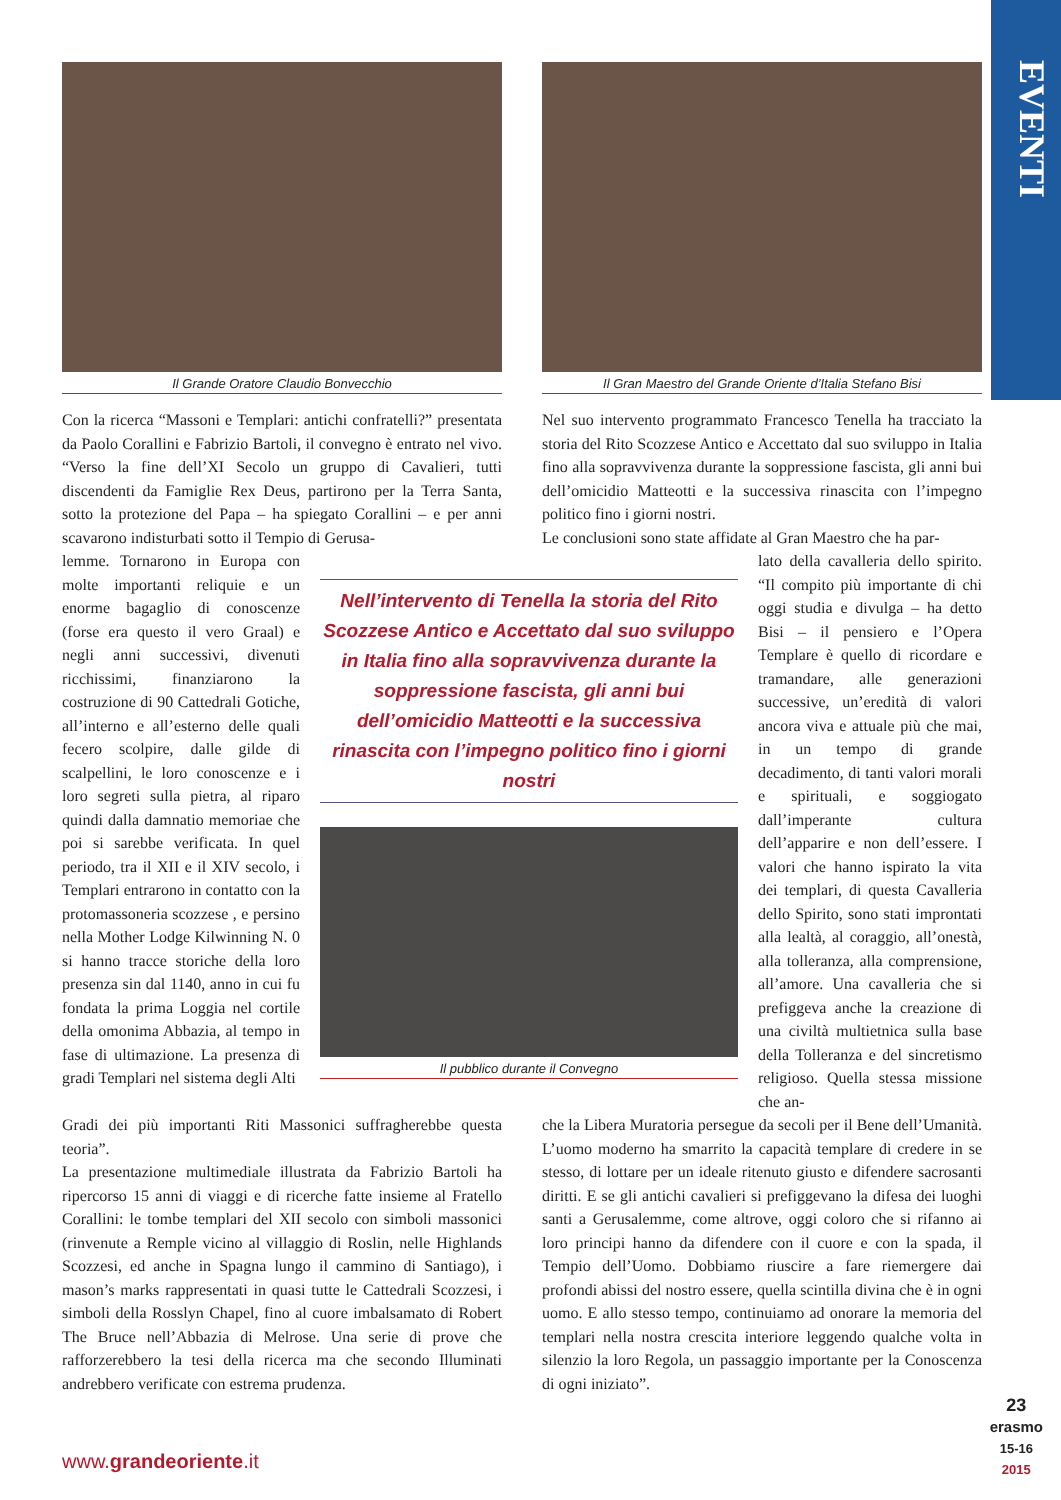EVENTI
Il Grande Oratore Claudio Bonvecchio Il Gran Maestro del Grande Oriente d’Italia Stefano Bisi
Con la ricerca “Massoni e Templari: antichi confratelli?” presentata da Paolo Corallini e Fabrizio Bartoli, il convegno è entrato nel vivo. “Verso la fine dell’XI Secolo un gruppo di Cavalieri, tutti discendenti da Famiglie Rex Deus, partirono per la Terra Santa, sotto la protezione del Papa – ha spiegato Corallini – e per anni scavarono indisturbati sotto il Tempio di Gerusa-
Nel suo intervento programmato Francesco Tenella ha tracciato la storia del Rito Scozzese Antico e Accettato dal suo sviluppo in Italia fino alla sopravvivenza durante la soppressione fascista, gli anni bui dell’omicidio Matteotti e la successiva rinascita con l’impegno politico fino i giorni nostri.
Le conclusioni sono state affidate al Gran Maestro che ha par-
lemme. Tornarono in Europa con molte importanti reliquie e un enorme bagaglio di conoscenze (forse era questo il vero Graal) e negli anni successivi, divenuti ricchissimi, finanziarono la costruzione di 90 Cattedrali Gotiche, all’interno e all’esterno delle quali fecero scolpire, dalle gilde di scalpellini, le loro conoscenze e i loro segreti sulla pietra, al riparo quindi dalla damnatio memoriae che poi si sarebbe verificata. In quel periodo, tra il XII e il XIV secolo, i Templari entrarono in contatto con la protomassoneria scozzese , e persino nella Mother Lodge Kilwinning N. 0 si hanno tracce storiche della loro presenza sin dal 1140, anno in cui fu fondata la prima Loggia nel cortile della omonima Abbazia, al tempo in fase di ultimazione. La presenza di gradi Templari nel sistema degli Alti
Nell’intervento di Tenella la storia del Rito Scozzese Antico e Accettato dal suo sviluppo in Italia fino alla sopravvivenza durante la soppressione fascista, gli anni bui dell’omicidio Matteotti e la successiva rinascita con l’impegno politico fino i giorni nostri
Il pubblico durante il Convegno
lato della cavalleria dello spirito. “Il compito più importante di chi oggi studia e divulga – ha detto Bisi – il pensiero e l’Opera Templare è quello di ricordare e tramandare, alle generazioni successive, un’eredità di valori ancora viva e attuale più che mai, in un tempo di grande decadimento, di tanti valori morali e spirituali, e soggiogato dall’imperante cultura dell’apparire e non dell’essere. I valori che hanno ispirato la vita dei templari, di questa Cavalleria dello Spirito, sono stati improntati alla lealtà, al coraggio, all’onestà, alla tolleranza, alla comprensione, all’amore. Una cavalleria che si prefiggeva anche la creazione di una civiltà multietnica sulla base della Tolleranza e del sincretismo religioso. Quella stessa missione che an-
Gradi dei più importanti Riti Massonici suffragherebbe questa teoria”.
La presentazione multimediale illustrata da Fabrizio Bartoli ha ripercorso 15 anni di viaggi e di ricerche fatte insieme al Fratello Corallini: le tombe templari del XII secolo con simboli massonici (rinvenute a Remple vicino al villaggio di Roslin, nelle Highlands Scozzesi, ed anche in Spagna lungo il cammino di Santiago), i mason’s marks rappresentati in quasi tutte le Cattedrali Scozzesi, i simboli della Rosslyn Chapel, fino al cuore imbalsamato di Robert The Bruce nell’Abbazia di Melrose. Una serie di prove che rafforzerebbero la tesi della ricerca ma che secondo Illuminati andrebbero verificate con estrema prudenza.
che la Libera Muratoria persegue da secoli per il Bene dell’Umanità. L’uomo moderno ha smarrito la capacità templare di credere in se stesso, di lottare per un ideale ritenuto giusto e difendere sacrosanti diritti. E se gli antichi cavalieri si prefiggevano la difesa dei luoghi santi a Gerusalemme, come altrove, oggi coloro che si rifanno ai loro principi hanno da difendere con il cuore e con la spada, il Tempio dell’Uomo. Dobbiamo riuscire a fare riemergere dai profondi abissi del nostro essere, quella scintilla divina che è in ogni uomo. E allo stesso tempo, continuiamo ad onorare la memoria del templari nella nostra crescita interiore leggendo qualche volta in silenzio la loro Regola, un passaggio importante per la Conoscenza di ogni iniziato”.
www.grandeoriente.it
23
erasmo
15-16
2015